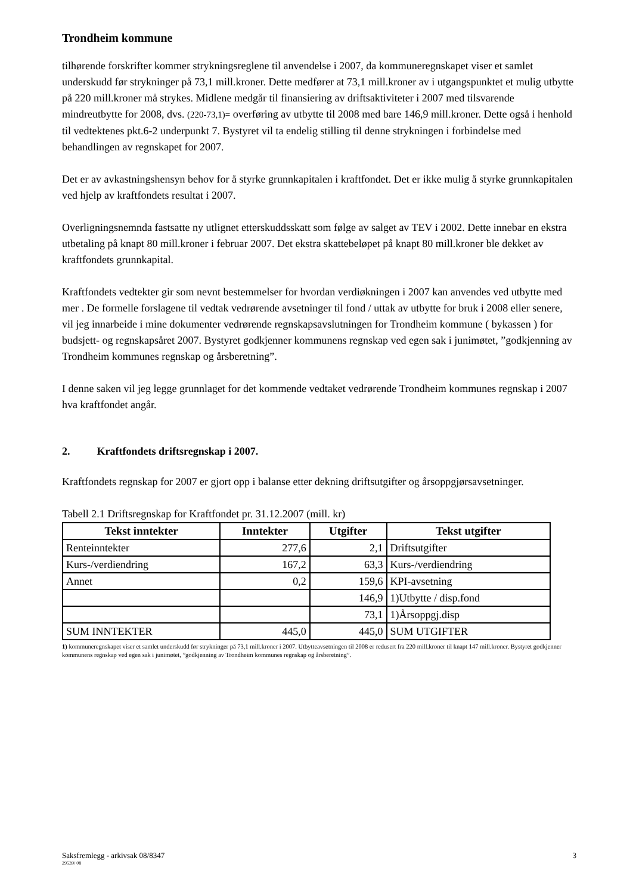Trondheim kommune
tilhørende forskrifter kommer strykningsreglene til anvendelse i 2007, da kommuneregnskapet viser et samlet underskudd før strykninger på 73,1 mill.kroner. Dette medfører at 73,1 mill.kroner av i utgangspunktet et mulig utbytte på 220 mill.kroner må strykes. Midlene medgår til finansiering av driftsaktiviteter i 2007 med tilsvarende mindreutbytte for 2008, dvs. (220-73,1)= overføring av utbytte til 2008 med bare 146,9 mill.kroner. Dette også i henhold til vedtektenes pkt.6-2 underpunkt 7. Bystyret vil ta endelig stilling til denne strykningen i forbindelse med behandlingen av regnskapet for 2007.
Det er av avkastningshensyn behov for å styrke grunnkapitalen i kraftfondet. Det er ikke mulig å styrke grunnkapitalen ved hjelp av kraftfondets resultat i 2007.
Overligningsnemnda fastsatte ny utlignet etterskuddsskatt som følge av salget av TEV i 2002. Dette innebar en ekstra utbetaling på knapt 80 mill.kroner i februar 2007. Det ekstra skattebeløpet på knapt 80 mill.kroner ble dekket av kraftfondets grunnkapital.
Kraftfondets vedtekter gir som nevnt bestemmelser for hvordan verdiøkningen i 2007 kan anvendes ved utbytte med mer . De formelle forslagene til vedtak vedrørende avsetninger til fond / uttak av utbytte for bruk i 2008 eller senere, vil jeg innarbeide i mine dokumenter vedrørende regnskapsavslutningen for Trondheim kommune ( bykassen ) for budsjett- og regnskapsåret 2007. Bystyret godkjenner kommunens regnskap ved egen sak i junimøtet, ”godkjenning av Trondheim kommunes regnskap og årsberetning”.
I denne saken vil jeg legge grunnlaget for det kommende vedtaket vedrørende Trondheim kommunes regnskap i 2007 hva kraftfondet angår.
2. Kraftfondets driftsregnskap i 2007.
Kraftfondets regnskap for 2007 er gjort opp i balanse etter dekning driftsutgifter og årsoppgjørsavsetninger.
Tabell 2.1 Driftsregnskap for Kraftfondet pr. 31.12.2007 (mill. kr)
| Tekst inntekter | Inntekter | Utgifter | Tekst utgifter |
| --- | --- | --- | --- |
| Renteinntekter | 277,6 | 2,1 | Driftsutgifter |
| Kurs-/verdiendring | 167,2 | 63,3 | Kurs-/verdiendring |
| Annet | 0,2 | 159,6 | KPI-avsetning |
| | | 146,9 | 1)Utbytte / disp.fond |
| | | 73,1 | 1)Årsoppgj.disp |
| SUM INNTEKTER | 445,0 | 445,0 | SUM UTGIFTER |
1) kommuneregnskapet viser et samlet underskudd før strykninger på 73,1 mill.kroner i 2007. Utbytteavsetningen til 2008 er redusert fra 220 mill.kroner til knapt 147 mill.kroner. Bystyret godkjenner kommunens regnskap ved egen sak i junimøtet, ”godkjenning av Trondheim kommunes regnskap og årsberetning”.
3 Saksfremlegg - arkivsak 08/8347
29539/ 08